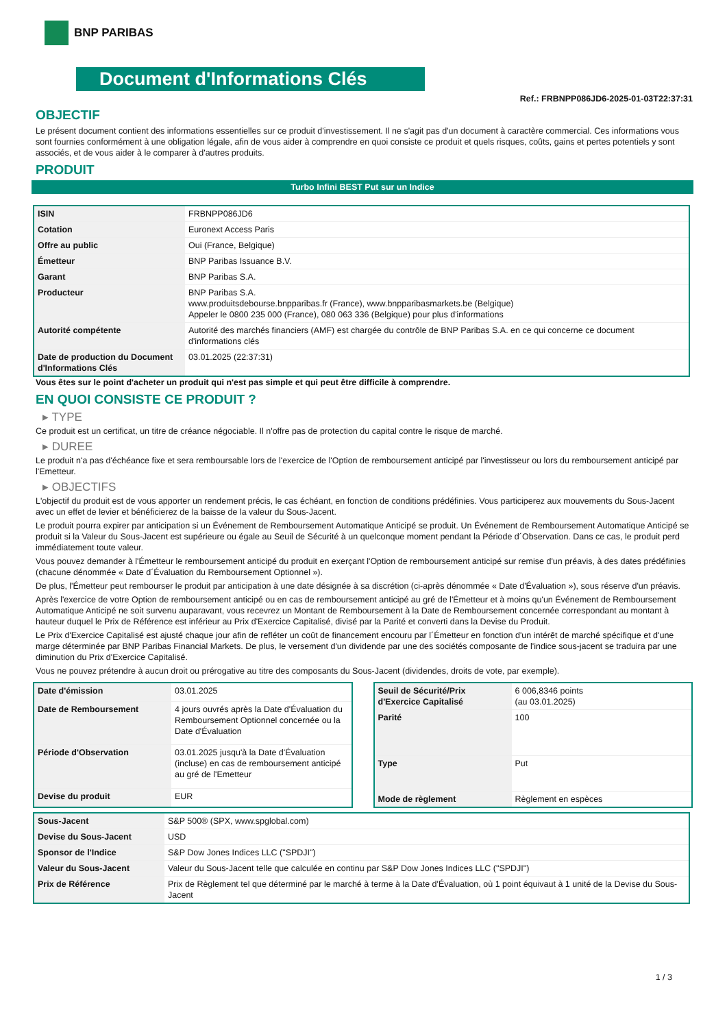BNP PARIBAS
Document d'Informations Clés
Ref.: FRBNPP086JD6-2025-01-03T22:37:31
OBJECTIF
Le présent document contient des informations essentielles sur ce produit d'investissement. Il ne s'agit pas d'un document à caractère commercial. Ces informations vous sont fournies conformément à une obligation légale, afin de vous aider à comprendre en quoi consiste ce produit et quels risques, coûts, gains et pertes potentiels y sont associés, et de vous aider à le comparer à d'autres produits.
PRODUIT
Turbo Infini BEST Put sur un Indice
| ISIN | FRBNPP086JD6 |
| Cotation | Euronext Access Paris |
| Offre au public | Oui (France, Belgique) |
| Émetteur | BNP Paribas Issuance B.V. |
| Garant | BNP Paribas S.A. |
| Producteur | BNP Paribas S.A. www.produitsdebourse.bnpparibas.fr (France), www.bnpparibasmarkets.be (Belgique) Appeler le 0800 235 000 (France), 080 063 336 (Belgique) pour plus d'informations |
| Autorité compétente | Autorité des marchés financiers (AMF) est chargée du contrôle de BNP Paribas S.A. en ce qui concerne ce document d'informations clés |
| Date de production du Document d'Informations Clés | 03.01.2025 (22:37:31) |
Vous êtes sur le point d'acheter un produit qui n'est pas simple et qui peut être difficile à comprendre.
EN QUOI CONSISTE CE PRODUIT ?
▸ TYPE
Ce produit est un certificat, un titre de créance négociable. Il n'offre pas de protection du capital contre le risque de marché.
▸ DUREE
Le produit n'a pas d'échéance fixe et sera remboursable lors de l'exercice de l'Option de remboursement anticipé par l'investisseur ou lors du remboursement anticipé par l'Emetteur.
▸ OBJECTIFS
L'objectif du produit est de vous apporter un rendement précis, le cas échéant, en fonction de conditions prédéfinies. Vous participerez aux mouvements du Sous-Jacent avec un effet de levier et bénéficierez de la baisse de la valeur du Sous-Jacent.
Le produit pourra expirer par anticipation si un Événement de Remboursement Automatique Anticipé se produit. Un Événement de Remboursement Automatique Anticipé se produit si la Valeur du Sous-Jacent est supérieure ou égale au Seuil de Sécurité à un quelconque moment pendant la Période d´Observation. Dans ce cas, le produit perd immédiatement toute valeur.
Vous pouvez demander à l'Émetteur le remboursement anticipé du produit en exerçant l'Option de remboursement anticipé sur remise d'un préavis, à des dates prédéfinies (chacune dénommée « Date d´Évaluation du Remboursement Optionnel »).
De plus, l'Émetteur peut rembourser le produit par anticipation à une date désignée à sa discrétion (ci-après dénommée « Date d'Évaluation »), sous réserve d'un préavis.
Après l'exercice de votre Option de remboursement anticipé ou en cas de remboursement anticipé au gré de l'Émetteur et à moins qu'un Événement de Remboursement Automatique Anticipé ne soit survenu auparavant, vous recevrez un Montant de Remboursement à la Date de Remboursement concernée correspondant au montant à hauteur duquel le Prix de Référence est inférieur au Prix d'Exercice Capitalisé, divisé par la Parité et converti dans la Devise du Produit.
Le Prix d'Exercice Capitalisé est ajusté chaque jour afin de refléter un coût de financement encouru par l´Émetteur en fonction d'un intérêt de marché spécifique et d'une marge déterminée par BNP Paribas Financial Markets. De plus, le versement d'un dividende par une des sociétés composante de l'indice sous-jacent se traduira par une diminution du Prix d'Exercice Capitalisé.
Vous ne pouvez prétendre à aucun droit ou prérogative au titre des composants du Sous-Jacent (dividendes, droits de vote, par exemple).
| Date d'émission | 03.01.2025 |
| Date de Remboursement | 4 jours ouvrés après la Date d'Évaluation du Remboursement Optionnel concernée ou la Date d'Évaluation |
| Période d'Observation | 03.01.2025 jusqu'à la Date d'Évaluation (incluse) en cas de remboursement anticipé au gré de l'Emetteur |
| Devise du produit | EUR |
| Seuil de Sécurité/Prix d'Exercice Capitalisé | 6 006,8346 points (au 03.01.2025) |
| Parité | 100 |
| Type | Put |
| Mode de règlement | Règlement en espèces |
| Sous-Jacent | S&P 500® (SPX, www.spglobal.com) |
| Devise du Sous-Jacent | USD |
| Sponsor de l'Indice | S&P Dow Jones Indices LLC ("SPDJI") |
| Valeur du Sous-Jacent | Valeur du Sous-Jacent telle que calculée en continu par S&P Dow Jones Indices LLC ("SPDJI") |
| Prix de Référence | Prix de Règlement tel que déterminé par le marché à terme à la Date d'Évaluation, où 1 point équivaut à 1 unité de la Devise du Sous-Jacent |
1 / 3